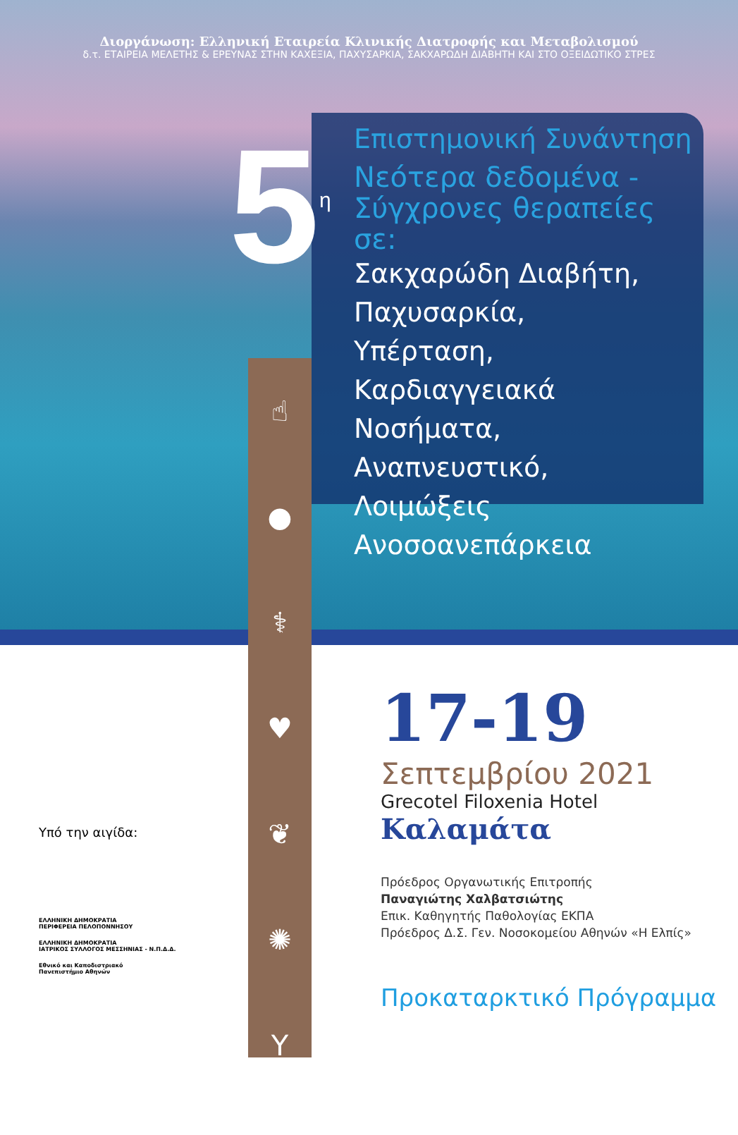Διοργάνωση: Ελληνική Εταιρεία Κλινικής Διατροφής και Μεταβολισμού
δ.τ. ΕΤΑΙΡΕΙΑ ΜΕΛΕΤΗΣ & ΕΡΕΥΝΑΣ ΣΤΗΝ ΚΑΧΕΞΙΑ, ΠΑΧΥΣΑΡΚΙΑ, ΣΑΚΧΑΡΩΔΗ ΔΙΑΒΗΤΗ ΚΑΙ ΣΤΟ ΟΞΕΙΔΩΤΙΚΟ ΣΤΡΕΣ
5<sup>η</sup>
Επιστημονική Συνάντηση
Νεότερα δεδομένα -
Σύγχρονες θεραπείες σε:
Σακχαρώδη Διαβήτη,
Παχυσαρκία,
Υπέρταση,
Καρδιαγγειακά Νοσήματα,
Αναπνευστικό,
Λοιμώξεις
Ανοσοανεπάρκεια
☝
●
⚕
♥
❦
✺
Y
17-19
Σεπτεμβρίου 2021
Grecotel Filoxenia Hotel
Καλαμάτα
Πρόεδρος Οργανωτικής Επιτροπής
Παναγιώτης Χαλβατσιώτης
Επικ. Καθηγητής Παθολογίας ΕΚΠΑ
Πρόεδρος Δ.Σ. Γεν. Νοσοκομείου Αθηνών «Η Ελπίς»
Προκαταρκτικό Πρόγραμμα
Υπό την αιγίδα:
ΕΛΛΗΝΙΚΗ ΔΗΜΟΚΡΑΤΙΑ
ΠΕΡΙΦΕΡΕΙΑ ΠΕΛΟΠΟΝΝΗΣΟΥ
ΕΛΛΗΝΙΚΗ ΔΗΜΟΚΡΑΤΙΑ
ΙΑΤΡΙΚΟΣ ΣΥΛΛΟΓΟΣ ΜΕΣΣΗΝΙΑΣ - Ν.Π.Δ.Δ.
Εθνικό και Καποδιστριακό
Πανεπιστήμιο Αθηνών